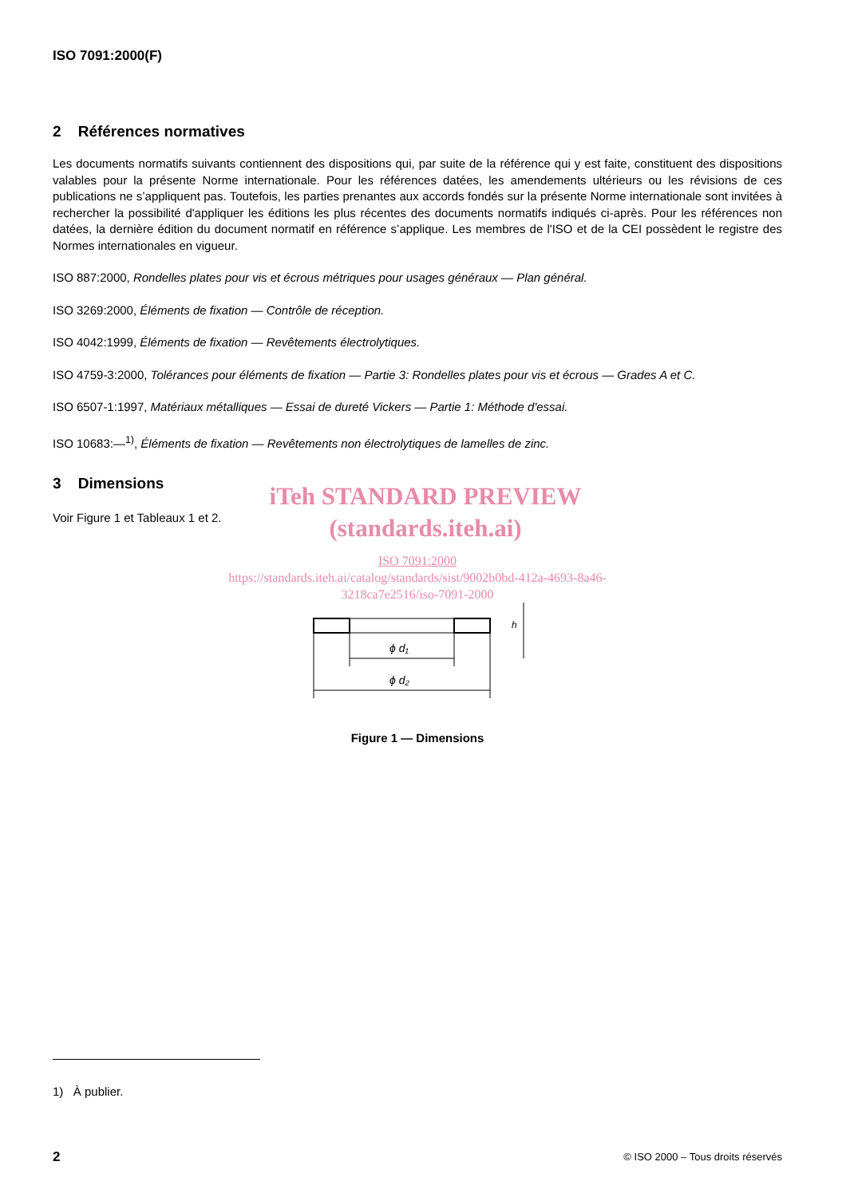ISO 7091:2000(F)
2 Références normatives
Les documents normatifs suivants contiennent des dispositions qui, par suite de la référence qui y est faite, constituent des dispositions valables pour la présente Norme internationale. Pour les références datées, les amendements ultérieurs ou les révisions de ces publications ne s’appliquent pas. Toutefois, les parties prenantes aux accords fondés sur la présente Norme internationale sont invitées à rechercher la possibilité d'appliquer les éditions les plus récentes des documents normatifs indiqués ci-après. Pour les références non datées, la dernière édition du document normatif en référence s’applique. Les membres de l'ISO et de la CEI possèdent le registre des Normes internationales en vigueur.
ISO 887:2000, Rondelles plates pour vis et écrous métriques pour usages généraux — Plan général.
ISO 3269:2000, Éléments de fixation — Contrôle de réception.
ISO 4042:1999, Éléments de fixation — Revêtements électrolytiques.
ISO 4759-3:2000, Tolérances pour éléments de fixation — Partie 3: Rondelles plates pour vis et écrous — Grades A et C.
ISO 6507-1:1997, Matériaux métalliques — Essai de dureté Vickers — Partie 1: Méthode d'essai.
ISO 10683:—<sup>1)</sup>, Éléments de fixation — Revêtements non électrolytiques de lamelles de zinc.
3 Dimensions
Voir Figure 1 et Tableaux 1 et 2.
iTeh STANDARD PREVIEW
(standards.iteh.ai)
ISO 7091:2000
https://standards.iteh.ai/catalog/standards/sist/9002b0bd-412a-4693-8a46-
3218ca7e2516/iso-7091-2000
ϕ d₁
ϕ d₂
h
Figure 1 — Dimensions
1) À publier.
2 © ISO 2000 – Tous droits réservés